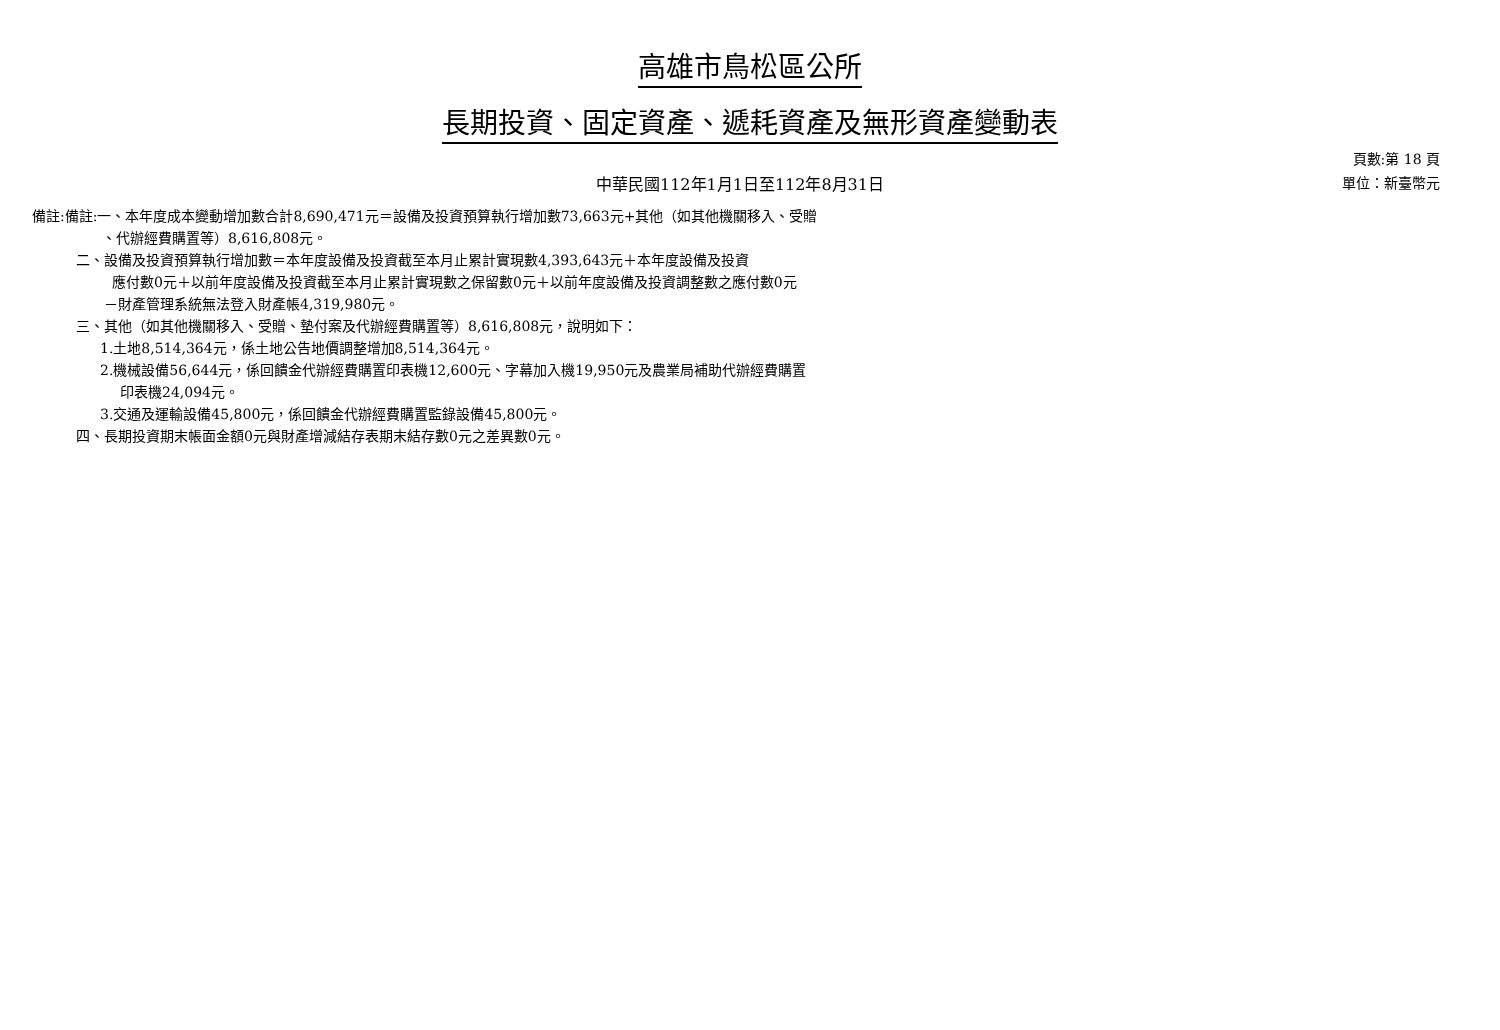高雄市鳥松區公所
長期投資、固定資產、遞耗資產及無形資產變動表
中華民國112年1月1日至112年8月31日
頁數:第 18 頁
單位：新臺幣元
備註:備註:一、本年度成本變動增加數合計8,690,471元＝設備及投資預算執行增加數73,663元+其他（如其他機關移入、受贈
、代辦經費購置等）8,616,808元。
二、設備及投資預算執行增加數＝本年度設備及投資截至本月止累計實現數4,393,643元＋本年度設備及投資
應付數0元＋以前年度設備及投資截至本月止累計實現數之保留數0元＋以前年度設備及投資調整數之應付數0元
－財產管理系統無法登入財產帳4,319,980元。
三、其他（如其他機關移入、受贈、墊付案及代辦經費購置等）8,616,808元，說明如下：
1.土地8,514,364元，係土地公告地價調整增加8,514,364元。
2.機械設備56,644元，係回饋金代辦經費購置印表機12,600元、字幕加入機19,950元及農業局補助代辦經費購置
印表機24,094元。
3.交通及運輸設備45,800元，係回饋金代辦經費購置監錄設備45,800元。
四、長期投資期末帳面金額0元與財產增減結存表期末結存數0元之差異數0元。